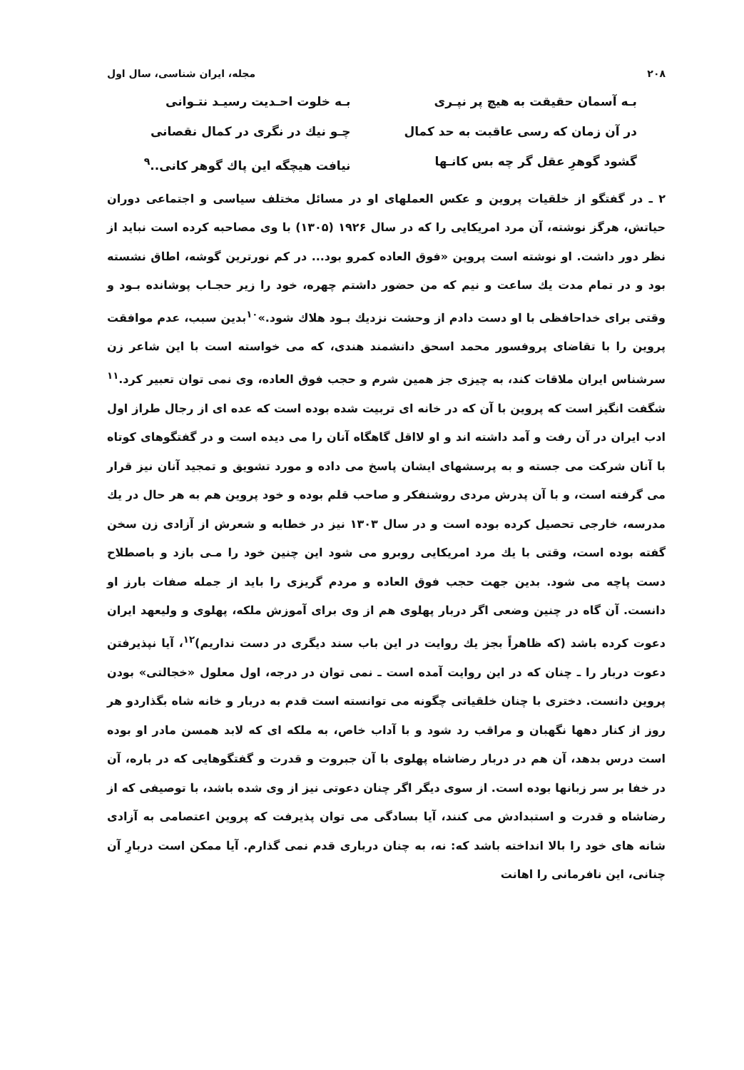۲۰۸ مجله، ایران شناسی، سال اول
بـه آسمان حقیقت به هیچ پر نپـری
بـه خلوت احـدیت رسیـد نتـوانی
در آن زمان که رسی عاقبت به حد کمال
چـو نیك در نگری در کمال نقصانی
گشود گوهرِ عقل گر چه بس کانـها
نیافت هیچگه این پاك گوهر کانی..<sup>۹</sup>
۲ ـ در گفتگو از خلقیات پروین و عکس العملهای او در مسائل مختلف سیاسی و اجتماعی دوران حیاتش، هرگز نوشته، آن مرد امریکایی را که در سال ۱۹۲۶ (۱۳۰۵) با وی مصاحبه کرده است نباید از نظر دور داشت. او نوشته است پروین «فوق العاده کمرو بود... در کم نورترین گوشه، اطاق نشسته بود و در تمام مدت یك ساعت و نیم که من حضور داشتم چهره، خود را زیر حجـاب پوشانده بـود و وقتی برای خداحافظی با او دست دادم از وحشت نزدیك بـود هلاك شود.»<sup>۱۰</sup>بدین سبب، عدم موافقت پروین را با تقاضای پروفسور محمد اسحق دانشمند هندی، که می خواسته است با این شاعر زن سرشناس ایران ملاقات کند، به چیزی جز همین شرم و حجب فوق العاده، وی نمی توان تعبیر کرد.<sup>۱۱</sup> شگفت انگیز است که پروین با آن که در خانه ای تربیت شده بوده است که عده ای از رجال طراز اول ادب ایران در آن رفت و آمد داشته اند و او لااقل گاهگاه آنان را می دیده است و در گفتگوهای کوتاه با آنان شرکت می جسته و به پرسشهای ایشان پاسخ می داده و مورد تشویق و تمجید آنان نیز قرار می گرفته است، و با آن پدرش مردی روشنفکر و صاحب قلم بوده و خود پروین هم به هر حال در یك مدرسه، خارجی تحصیل کرده بوده است و در سال ۱۳۰۳ نیز در خطابه و شعرش از آزادی زن سخن گفته بوده است، وقتی با یك مرد امریکایی روبرو می شود این چنین خود را مـی بازد و باصطلاح دست پاچه می شود. بدین جهت حجب فوق العاده و مردم گریزی را باید از جمله صفات بارز او دانست. آن گاه در چنین وضعی اگر دربار پهلوی هم از وی برای آموزش ملکه، پهلوی و ولیعهد ایران دعوت کرده باشد (که ظاهراً بجز یك روایت در این باب سند دیگری در دست نداریم)<sup>۱۲</sup>، آیا نپذیرفتن دعوت دربار را ـ چنان که در این روایت آمده است ـ نمی توان در درجه، اول معلول «خجالتی» بودن پروین دانست. دختری با چنان خلقیاتی چگونه می توانسته است قدم به دربار و خانه شاه بگذاردو هر روز از کنار دهها نگهبان و مراقب رد شود و با آداب خاص، به ملکه ای که لابد همسن مادر او بوده است درس بدهد، آن هم در دربار رضاشاه پهلوی با آن جبروت و قدرت و گفتگوهایی که در باره، آن در خفا بر سر زبانها بوده است. از سوی دیگر اگر چنان دعوتی نیز از وی شده باشد، با توصیفی که از رضاشاه و قدرت و استبدادش می کنند، آیا بسادگی می توان پذیرفت که پروین اعتصامی به آزادی شانه های خود را بالا انداخته باشد که: نه، به چنان درباری قدم نمی گذارم. آیا ممکن است دربارِ آن چنانی، این نافرمانی را اهانت